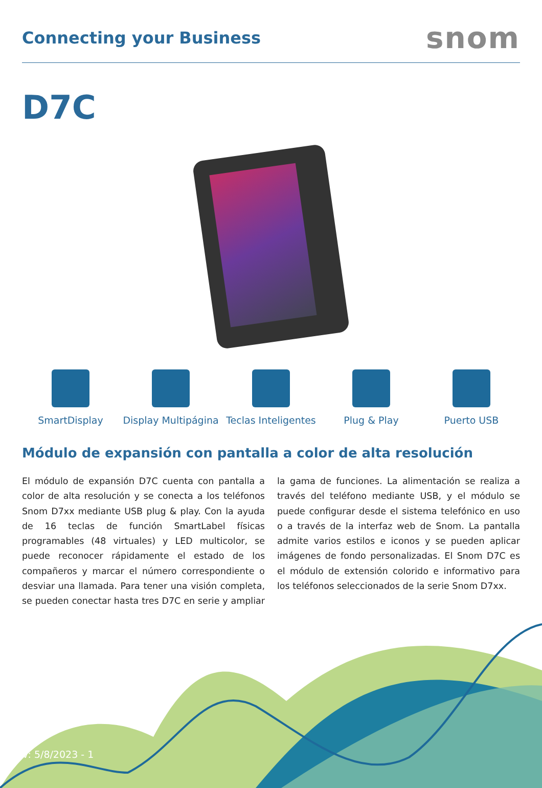Connecting your Business
snom
D7C
SmartDisplay Display Multipágina Teclas Inteligentes Plug & Play Puerto USB
Módulo de expansión con pantalla a color de alta resolución
El módulo de expansión D7C cuenta con pantalla a color de alta resolución y se conecta a los teléfonos Snom D7xx mediante USB plug & play. Con la ayuda de 16 teclas de función SmartLabel físicas programables (48 virtuales) y LED multicolor, se puede reconocer rápidamente el estado de los compañeros y marcar el número correspondiente o desviar una llamada. Para tener una visión completa, se pueden conectar hasta tres D7C en serie y ampliar la gama de funciones. La alimentación se realiza a través del teléfono mediante USB, y el módulo se puede configurar desde el sistema telefónico en uso o a través de la interfaz web de Snom. La pantalla admite varios estilos e iconos y se pueden aplicar imágenes de fondo personalizadas. El Snom D7C es el módulo de extensión colorido e informativo para los teléfonos seleccionados de la serie Snom D7xx.
V: 5/8/2023 - 1